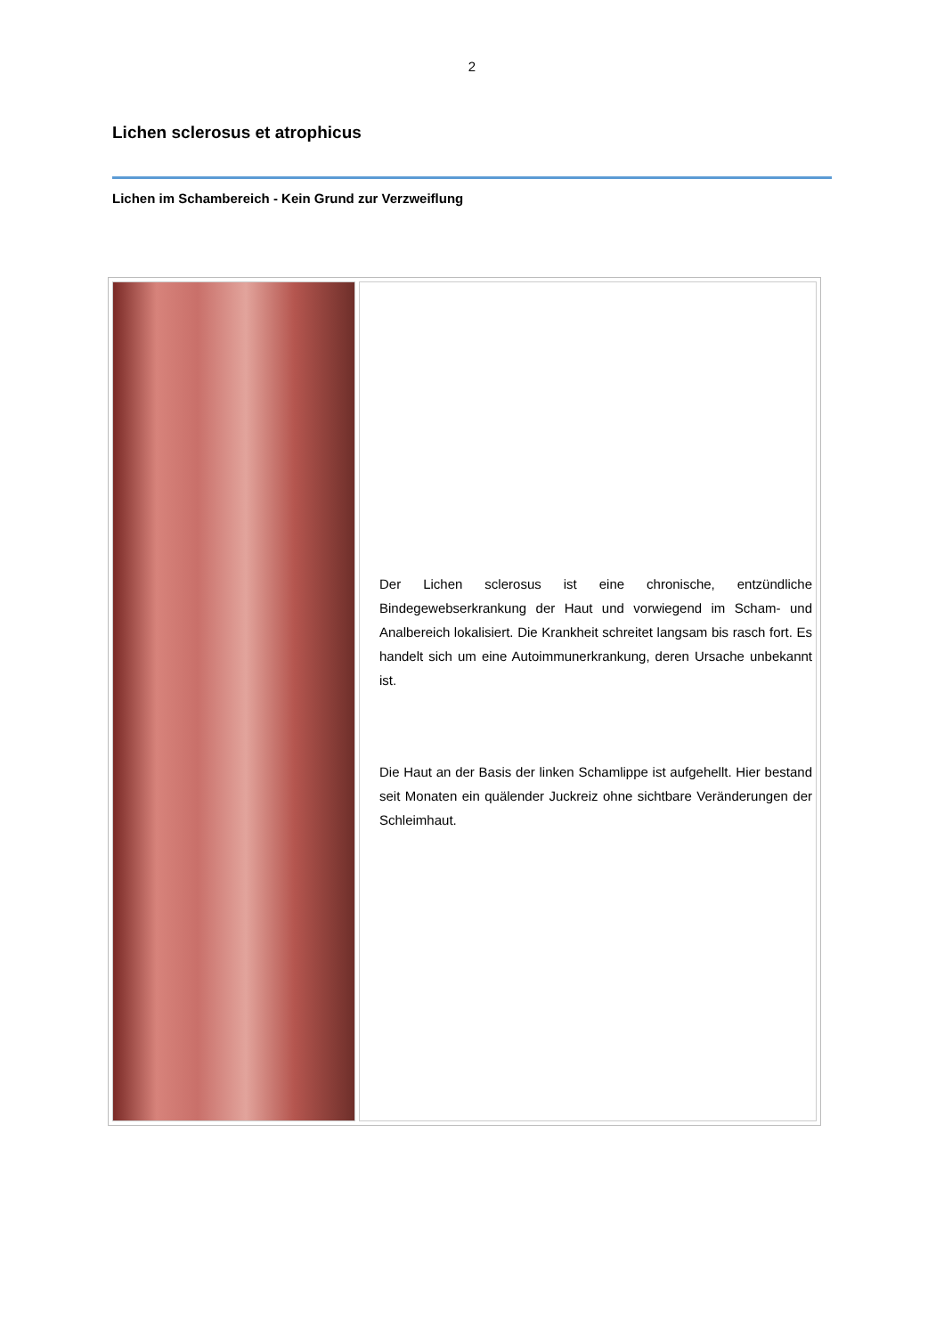2
Lichen sclerosus et atrophicus
Lichen im Schambereich - Kein Grund zur Verzweiflung
| | Der Lichen sclerosus ist eine chronische, entzündliche Bindegewebserkrankung der Haut und vorwiegend im Scham- und Analbereich lokalisiert. Die Krankheit schreitet langsam bis rasch fort. Es handelt sich um eine Autoimmunerkrankung, deren Ursache unbekannt ist. Die Haut an der Basis der linken Schamlippe ist aufgehellt. Hier bestand seit Monaten ein quälender Juckreiz ohne sichtbare Veränderungen der Schleimhaut. |